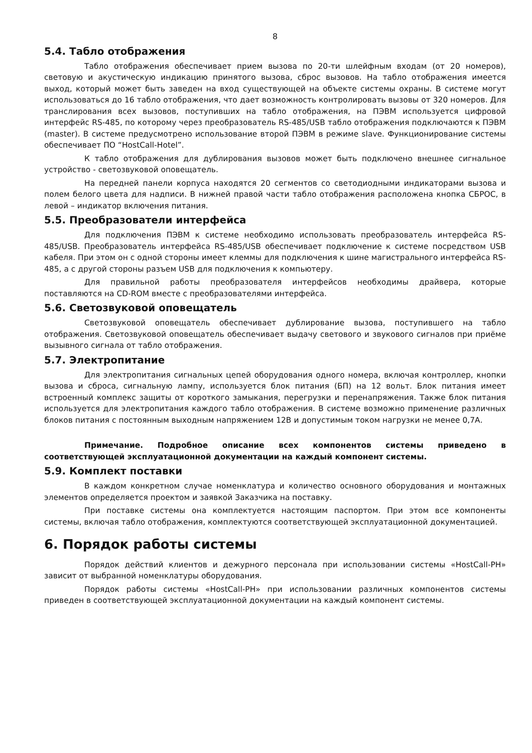8
5.4. Табло отображения
Табло отображения обеспечивает прием вызова по 20-ти шлейфным входам (от 20 номеров), световую и акустическую индикацию принятого вызова, сброс вызовов. На табло отображения имеется выход, который может быть заведен на вход существующей на объекте системы охраны. В системе могут использоваться до 16 табло отображения, что дает возможность контролировать вызовы от 320 номеров. Для транслирования всех вызовов, поступивших на табло отображения, на ПЭВМ используется цифровой интерфейс RS-485, по которому через преобразователь RS-485/USB табло отображения подключаются к ПЭВМ (master). В системе предусмотрено использование второй ПЭВМ в режиме slave. Функционирование системы обеспечивает ПО “HostCall-Hotel”.
К табло отображения для дублирования вызовов может быть подключено внешнее сигнальное устройство - светозвуковой оповещатель.
На передней панели корпуса находятся 20 сегментов со светодиодными индикаторами вызова и полем белого цвета для надписи. В нижней правой части табло отображения расположена кнопка СБРОС, в левой – индикатор включения питания.
5.5. Преобразователи интерфейса
Для подключения ПЭВМ к системе необходимо использовать преобразователь интерфейса RS-485/USB. Преобразователь интерфейса RS-485/USB обеспечивает подключение к системе посредством USB кабеля. При этом он с одной стороны имеет клеммы для подключения к шине магистрального интерфейса RS-485, а с другой стороны разъем USB для подключения к компьютеру.
Для правильной работы преобразователя интерфейсов необходимы драйвера, которые поставляются на CD-ROM вместе с преобразователями интерфейса.
5.6. Светозвуковой оповещатель
Светозвуковой оповещатель обеспечивает дублирование вызова, поступившего на табло отображения. Светозвуковой оповещатель обеспечивает выдачу светового и звукового сигналов при приёме вызывного сигнала от табло отображения.
5.7. Электропитание
Для электропитания сигнальных цепей оборудования одного номера, включая контроллер, кнопки вызова и сброса, сигнальную лампу, используется блок питания (БП) на 12 вольт. Блок питания имеет встроенный комплекс защиты от короткого замыкания, перегрузки и перенапряжения. Также блок питания используется для электропитания каждого табло отображения. В системе возможно применение различных блоков питания с постоянным выходным напряжением 12В и допустимым током нагрузки не менее 0,7А.
Примечание. Подробное описание всех компонентов системы приведено в соответствующей эксплуатационной документации на каждый компонент системы.
5.9. Комплект поставки
В каждом конкретном случае номенклатура и количество основного оборудования и монтажных элементов определяется проектом и заявкой Заказчика на поставку.
При поставке системы она комплектуется настоящим паспортом. При этом все компоненты системы, включая табло отображения, комплектуются соответствующей эксплуатационной документацией.
6. Порядок работы системы
Порядок действий клиентов и дежурного персонала при использовании системы «HostCall-PH» зависит от выбранной номенклатуры оборудования.
Порядок работы системы «HostCall-PH» при использовании различных компонентов системы приведен в соответствующей эксплуатационной документации на каждый компонент системы.